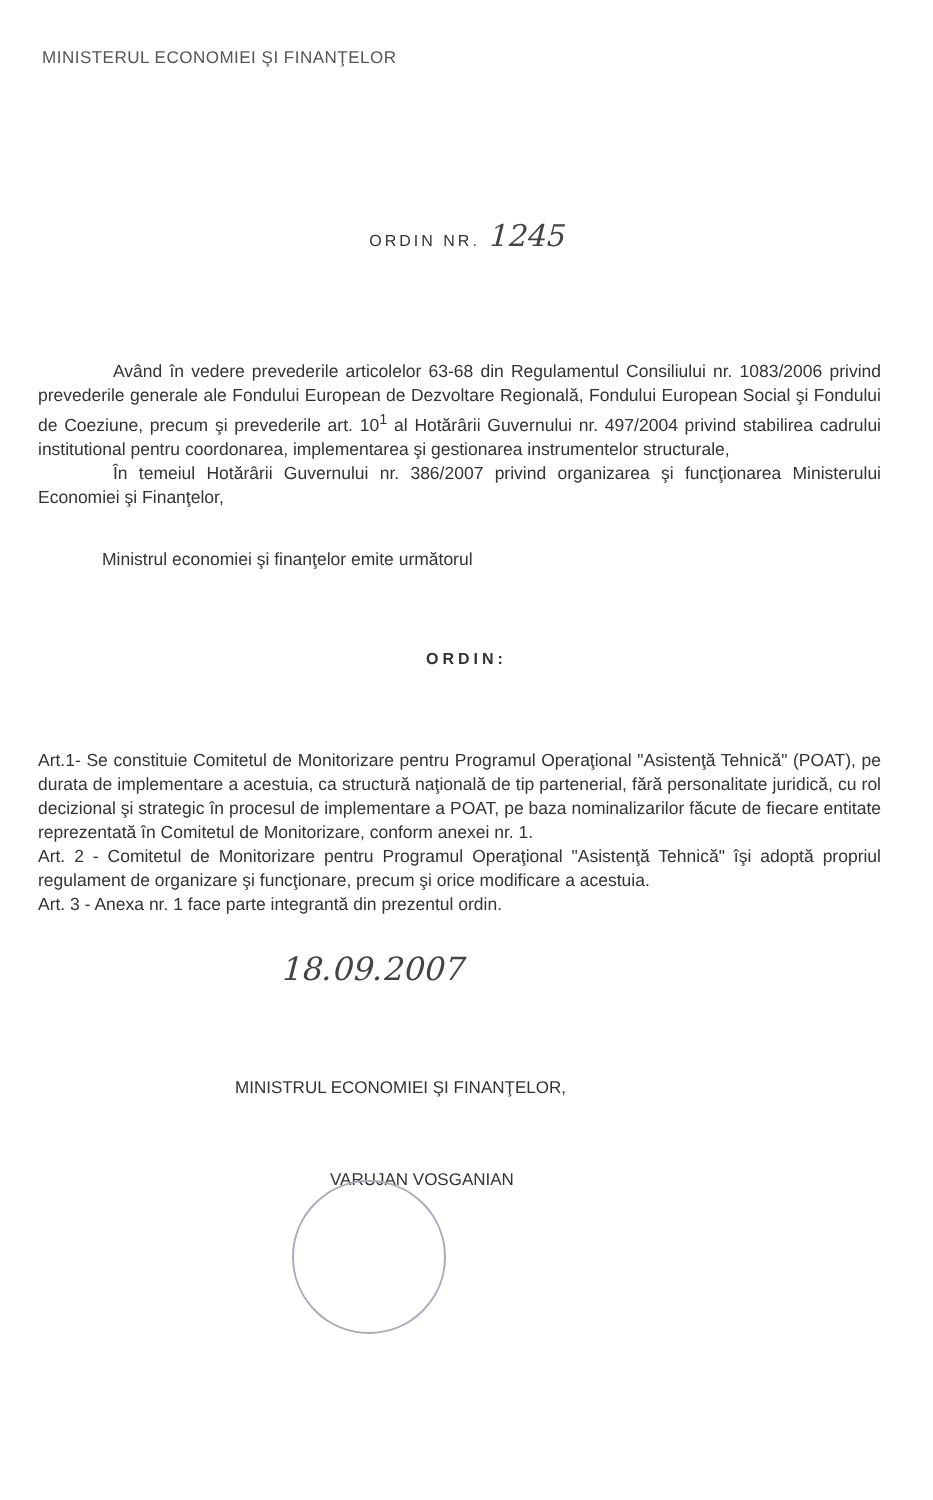MINISTERUL ECONOMIEI ŞI FINANŢELOR
ORDIN NR. 1245
Având în vedere prevederile articolelor 63-68 din Regulamentul Consiliului nr. 1083/2006 privind prevederile generale ale Fondului European de Dezvoltare Regională, Fondului European Social şi Fondului de Coeziune, precum şi prevederile art. 10<sup>1</sup> al Hotărârii Guvernului nr. 497/2004 privind stabilirea cadrului institutional pentru coordonarea, implementarea şi gestionarea instrumentelor structurale,
În temeiul Hotărârii Guvernului nr. 386/2007 privind organizarea şi funcţionarea Ministerului Economiei şi Finanţelor,
Ministrul economiei şi finanţelor emite următorul
ORDIN:
Art.1- Se constituie Comitetul de Monitorizare pentru Programul Operaţional "Asistenţă Tehnică" (POAT), pe durata de implementare a acestuia, ca structură naţională de tip partenerial, fără personalitate juridică, cu rol decizional şi strategic în procesul de implementare a POAT, pe baza nominalizarilor făcute de fiecare entitate reprezentată în Comitetul de Monitorizare, conform anexei nr. 1.
Art. 2 - Comitetul de Monitorizare pentru Programul Operaţional "Asistenţă Tehnică" îşi adoptă propriul regulament de organizare şi funcţionare, precum şi orice modificare a acestuia.
Art. 3 - Anexa nr. 1 face parte integrantă din prezentul ordin.
18.09.2007
MINISTRUL ECONOMIEI ŞI FINANŢELOR,
VARUJAN VOSGANIAN